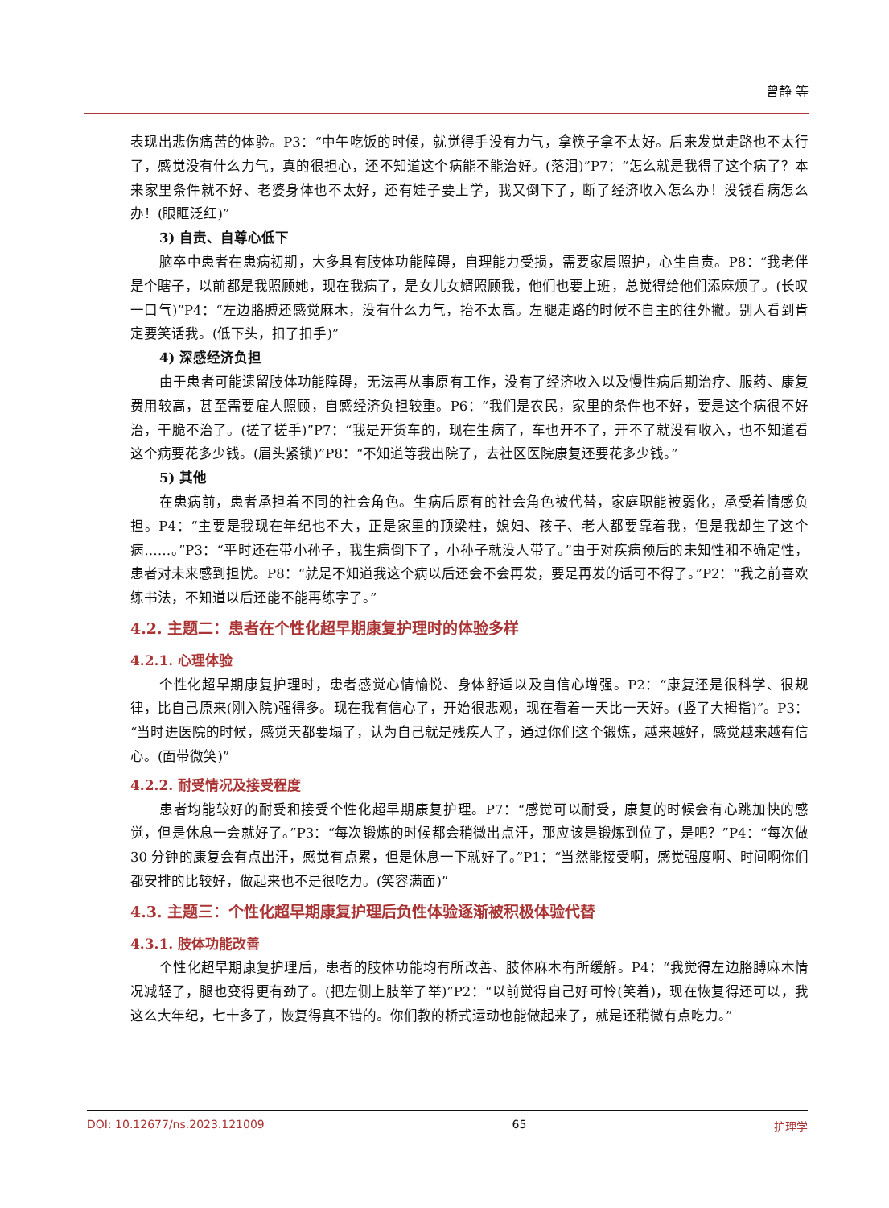曾静 等
表现出悲伤痛苦的体验。P3：“中午吃饭的时候，就觉得手没有力气，拿筷子拿不太好。后来发觉走路也不太行了，感觉没有什么力气，真的很担心，还不知道这个病能不能治好。(落泪)”P7：“怎么就是我得了这个病了？本来家里条件就不好、老婆身体也不太好，还有娃子要上学，我又倒下了，断了经济收入怎么办！没钱看病怎么办！(眼眶泛红)”
3) 自责、自尊心低下
脑卒中患者在患病初期，大多具有肢体功能障碍，自理能力受损，需要家属照护，心生自责。P8：“我老伴是个瞎子，以前都是我照顾她，现在我病了，是女儿女婿照顾我，他们也要上班，总觉得给他们添麻烦了。(长叹一口气)”P4：“左边胳膊还感觉麻木，没有什么力气，抬不太高。左腿走路的时候不自主的往外撇。别人看到肯定要笑话我。(低下头，扣了扣手)”
4) 深感经济负担
由于患者可能遗留肢体功能障碍，无法再从事原有工作，没有了经济收入以及慢性病后期治疗、服药、康复费用较高，甚至需要雇人照顾，自感经济负担较重。P6：“我们是农民，家里的条件也不好，要是这个病很不好治，干脆不治了。(搓了搓手)”P7：“我是开货车的，现在生病了，车也开不了，开不了就没有收入，也不知道看这个病要花多少钱。(眉头紧锁)”P8：“不知道等我出院了，去社区医院康复还要花多少钱。”
5) 其他
在患病前，患者承担着不同的社会角色。生病后原有的社会角色被代替，家庭职能被弱化，承受着情感负担。P4：“主要是我现在年纪也不大，正是家里的顶梁柱，媳妇、孩子、老人都要靠着我，但是我却生了这个病……。”P3：“平时还在带小孙子，我生病倒下了，小孙子就没人带了。”由于对疾病预后的未知性和不确定性，患者对未来感到担忧。P8：“就是不知道我这个病以后还会不会再发，要是再发的话可不得了。”P2：“我之前喜欢练书法，不知道以后还能不能再练字了。”
4.2. 主题二：患者在个性化超早期康复护理时的体验多样
4.2.1. 心理体验
个性化超早期康复护理时，患者感觉心情愉悦、身体舒适以及自信心增强。P2：“康复还是很科学、很规律，比自己原来(刚入院)强得多。现在我有信心了，开始很悲观，现在看着一天比一天好。(竖了大拇指)”。P3：“当时进医院的时候，感觉天都要塌了，认为自己就是残疾人了，通过你们这个锻炼，越来越好，感觉越来越有信心。(面带微笑)”
4.2.2. 耐受情况及接受程度
患者均能较好的耐受和接受个性化超早期康复护理。P7：“感觉可以耐受，康复的时候会有心跳加快的感觉，但是休息一会就好了。”P3：“每次锻炼的时候都会稍微出点汗，那应该是锻炼到位了，是吧？”P4：“每次做 30 分钟的康复会有点出汗，感觉有点累，但是休息一下就好了。”P1：“当然能接受啊，感觉强度啊、时间啊你们都安排的比较好，做起来也不是很吃力。(笑容满面)”
4.3. 主题三：个性化超早期康复护理后负性体验逐渐被积极体验代替
4.3.1. 肢体功能改善
个性化超早期康复护理后，患者的肢体功能均有所改善、肢体麻木有所缓解。P4：“我觉得左边胳膊麻木情况减轻了，腿也变得更有劲了。(把左侧上肢举了举)”P2：“以前觉得自己好可怜(笑着)，现在恢复得还可以，我这么大年纪，七十多了，恢复得真不错的。你们教的桥式运动也能做起来了，就是还稍微有点吃力。”
DOI: 10.12677/ns.2023.121009 65 护理学